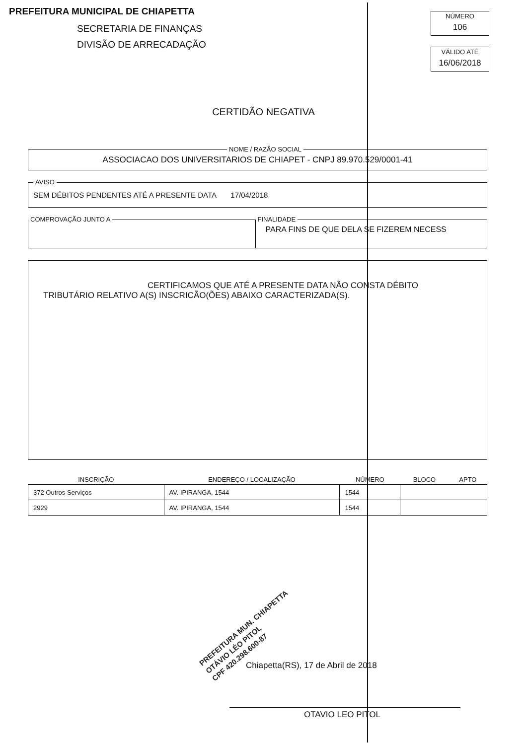PREFEITURA MUNICIPAL DE CHIAPETTA
SECRETARIA DE FINANÇAS
DIVISÃO DE ARRECADAÇÃO
NÚMERO
106
VÁLIDO ATÉ
16/06/2018
CERTIDÃO NEGATIVA
NOME / RAZÃO SOCIAL
ASSOCIACAO DOS UNIVERSITARIOS DE CHIAPET - CNPJ 89.970.529/0001-41
AVISO
SEM DÉBITOS PENDENTES ATÉ A PRESENTE DATA 17/04/2018
COMPROVAÇÃO JUNTO A
FINALIDADE
PARA FINS DE QUE DELA SE FIZEREM NECESS
CERTIFICAMOS QUE ATÉ A PRESENTE DATA NÃO CONSTA DÉBITO
TRIBUTÁRIO RELATIVO A(S) INSCRICÃO(ÕES) ABAIXO CARACTERIZADA(S).
| INSCRIÇÃO | ENDEREÇO / LOCALIZAÇÃO | NÚMERO | BLOCO | APTO |
| --- | --- | --- | --- | --- |
| 372 Outros Serviços | AV. IPIRANGA, 1544 | 1544 | | |
| 2929 | AV. IPIRANGA, 1544 | 1544 | | |
PREFEITURA MUN. CHIAPETTA
OTÁVIO LÉO PITOL
CPF 420.298.600-87
Chiapetta(RS), 17 de Abril de 2018
OTAVIO LEO PITOL